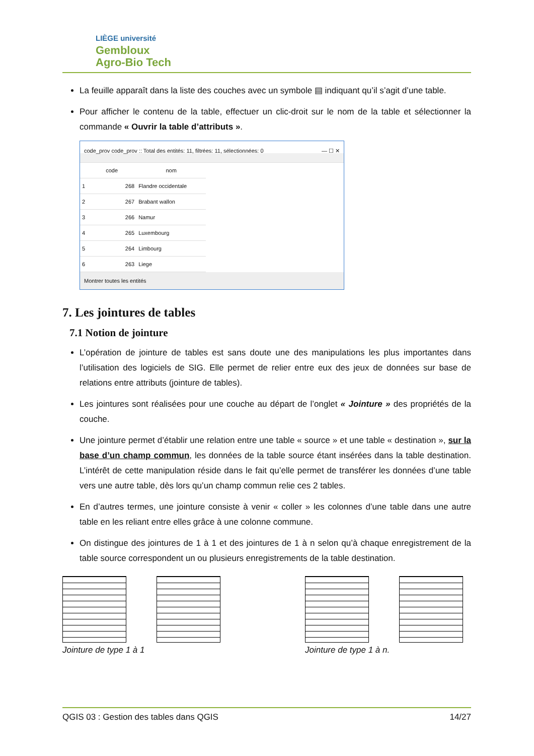LIÈGE université
Gembloux
Agro-Bio Tech
La feuille apparaît dans la liste des couches avec un symbole ▤ indiquant qu’il s’agit d’une table.
Pour afficher le contenu de la table, effectuer un clic-droit sur le nom de la table et sélectionner la commande « Ouvrir la table d’attributs ».
code_prov code_prov :: Total des entités: 11, filtrées: 11, sélectionnées: 0 — ☐ ✕
| | code | nom |
| --- | --- | --- |
| 1 | 268 | Flandre occidentale |
| 2 | 267 | Brabant wallon |
| 3 | 266 | Namur |
| 4 | 265 | Luxembourg |
| 5 | 264 | Limbourg |
| 6 | 263 | Liege |
Montrer toutes les entités
7. Les jointures de tables
7.1 Notion de jointure
L’opération de jointure de tables est sans doute une des manipulations les plus importantes dans l’utilisation des logiciels de SIG. Elle permet de relier entre eux des jeux de données sur base de relations entre attributs (jointure de tables).
Les jointures sont réalisées pour une couche au départ de l’onglet « Jointure » des propriétés de la couche.
Une jointure permet d’établir une relation entre une table « source » et une table « destination », sur la base d’un champ commun, les données de la table source étant insérées dans la table destination. L’intérêt de cette manipulation réside dans le fait qu’elle permet de transférer les données d’une table vers une autre table, dès lors qu’un champ commun relie ces 2 tables.
En d’autres termes, une jointure consiste à venir « coller » les colonnes d’une table dans une autre table en les reliant entre elles grâce à une colonne commune.
On distingue des jointures de 1 à 1 et des jointures de 1 à n selon qu’à chaque enregistrement de la table source correspondent un ou plusieurs enregistrements de la table destination.
Jointure de type 1 à 1 Jointure de type 1 à n.
QGIS 03 : Gestion des tables dans QGIS 14/27